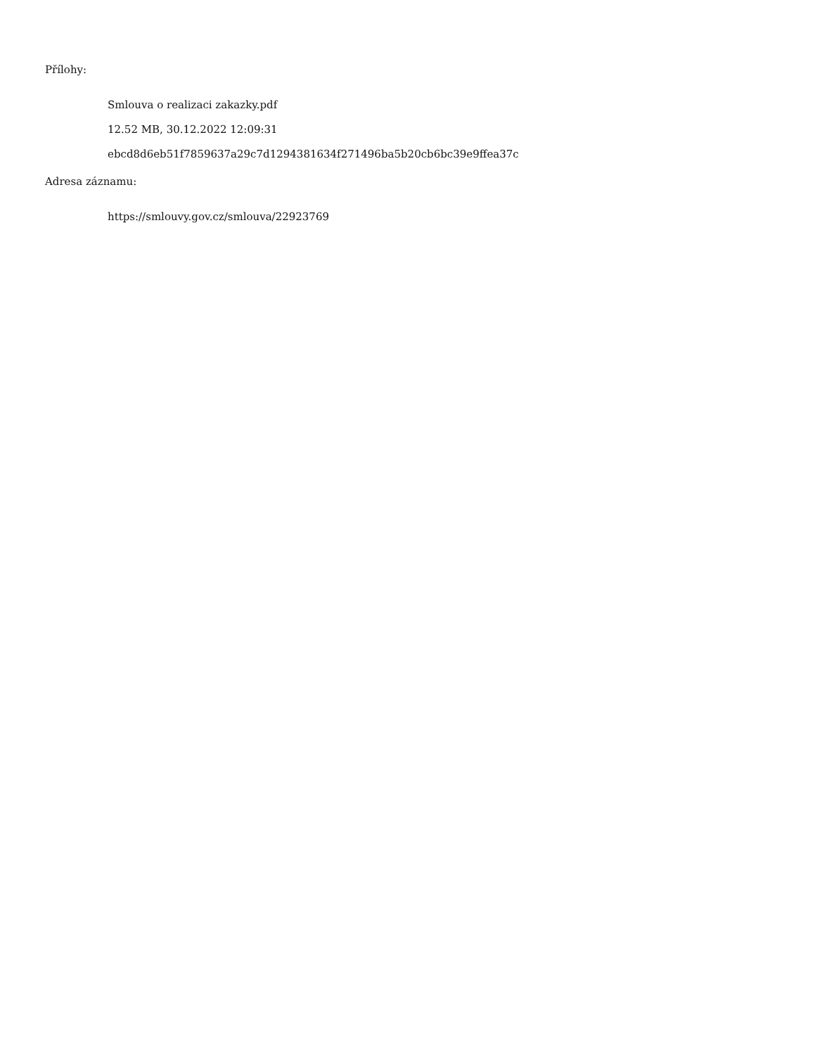Přílohy:
Smlouva o realizaci zakazky.pdf
12.52 MB, 30.12.2022 12:09:31
ebcd8d6eb51f7859637a29c7d1294381634f271496ba5b20cb6bc39e9ffea37c
Adresa záznamu:
https://smlouvy.gov.cz/smlouva/22923769